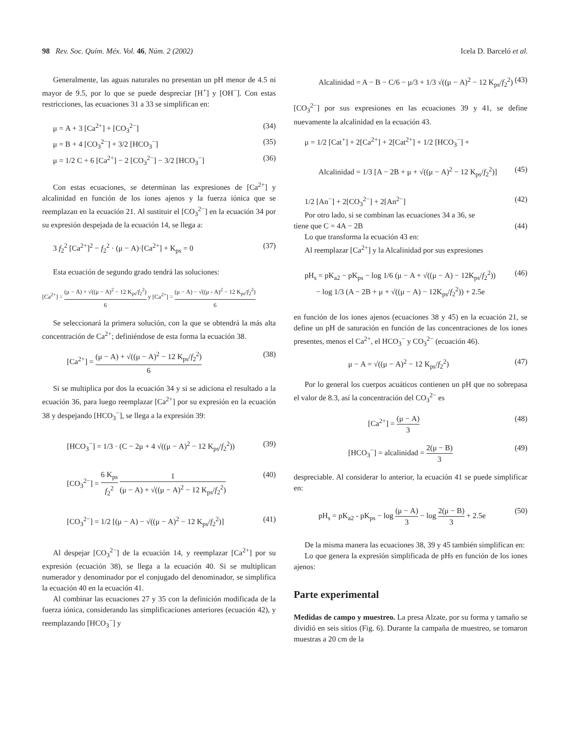98 Rev. Soc. Quím. Méx. Vol. 46, Núm. 2 (2002)
Icela D. Barceló et al.
Generalmente, las aguas naturales no presentan un pH menor de 4.5 ni mayor de 9.5, por lo que se puede despreciar [H<sup>+</sup>] y [OH<sup>−</sup>]. Con estas restricciones, las ecuaciones 31 a 33 se simplifican en:
μ = A + 3 [Ca<sup>2+</sup>] + [CO<sub>3</sub><sup>2−</sup>] (34)
μ = B + 4 [CO<sub>3</sub><sup>2−</sup>] + 3/2 [HCO<sub>3</sub><sup>−</sup>] (35)
μ = 1/2 C + 6 [Ca<sup>2+</sup>] − 2 [CO<sub>3</sub><sup>2−</sup>] − 3/2 [HCO<sub>3</sub><sup>−</sup>] (36)
Con estas ecuaciones, se determinan las expresiones de [Ca<sup>2+</sup>] y alcalinidad en función de los iones ajenos y la fuerza iónica que se reemplazan en la ecuación 21. Al sustituir el [CO<sub>3</sub><sup>2−</sup>] en la ecuación 34 por su expresión despejada de la ecuación 14, se llega a:
3 f<sub>2</sub><sup>2</sup> [Ca<sup>2+</sup>]<sup>2</sup> − f<sub>2</sub><sup>2</sup> · (μ − A)·[Ca<sup>2+</sup>] + K<sub>ps</sub> = 0 (37)
Esta ecuación de segundo grado tendrá las soluciones:
[Ca<sup>2+</sup>] = (μ − A) + √((μ − A)<sup>2</sup> − 12 K<sub>ps</sub>/f<sub>2</sub><sup>2</sup>) 6 y [Ca<sup>2+</sup>] = (μ − A) − √((μ - A)<sup>2</sup> − 12 K<sub>ps</sub>/f<sub>2</sub><sup>2</sup>) 6
Se seleccionará la primera solución, con la que se obtendrá la más alta concentración de Ca<sup>2+</sup>; definiéndose de esta forma la ecuación 38.
[Ca<sup>2+</sup>] = (μ − A) + √((μ − A)<sup>2</sup> − 12 K<sub>ps</sub>/f<sub>2</sub><sup>2</sup>) 6 (38)
Si se multiplica por dos la ecuación 34 y si se adiciona el resultado a la ecuación 36, para luego reemplazar [Ca<sup>2+</sup>] por su expresión en la ecuación 38 y despejando [HCO<sub>3</sub><sup>−</sup>], se llega a la expresión 39:
[HCO<sub>3</sub><sup>−</sup>] = 1/3 · (C − 2μ + 4 √((μ − A)<sup>2</sup> − 12 K<sub>ps</sub>/f<sub>2</sub><sup>2</sup>)) (39)
[CO<sub>3</sub><sup>2−</sup>] = 6 K<sub>ps</sub> f<sub>2</sub><sup>2</sup> 1 (μ − A) + √((μ − A)<sup>2</sup> − 12 K<sub>ps</sub>/f<sub>2</sub><sup>2</sup>) (40)
[CO<sub>3</sub><sup>2−</sup>] = 1/2 [(μ − A) − √((μ − A)<sup>2</sup> − 12 K<sub>ps</sub>/f<sub>2</sub><sup>2</sup>)] (41)
Al despejar [CO<sub>3</sub><sup>2−</sup>] de la ecuación 14, y reemplazar [Ca<sup>2+</sup>] por su expresión (ecuación 38), se llega a la ecuación 40. Si se multiplican numerador y denominador por el conjugado del denominador, se simplifica la ecuación 40 en la ecuación 41.
Al combinar las ecuaciones 27 y 35 con la definición modificada de la fuerza iónica, considerando las simplificaciones anteriores (ecuación 42), y reemplazando [HCO<sub>3</sub><sup>−</sup>] y
Alcalinidad = A − B − C/6 − μ/3 + 1/3 √((μ − A)<sup>2</sup> − 12 K<sub>ps</sub>/f<sub>2</sub><sup>2</sup>) (43)
[CO<sub>3</sub><sup>2−</sup>] por sus expresiones en las ecuaciones 39 y 41, se define nuevamente la alcalinidad en la ecuación 43.
μ = 1/2 [Cat<sup>+</sup>] + 2[Ca<sup>2+</sup>] + 2[Cat<sup>2+</sup>] + 1/2 [HCO<sub>3</sub><sup>−</sup>] +
Alcalinidad = 1/3 [A − 2B + μ + √((μ − A)<sup>2</sup> − 12 K<sub>ps</sub>/f<sub>2</sub><sup>2</sup>)] (45)
1/2 [An<sup>−</sup>] + 2[CO<sub>3</sub><sup>2−</sup>] + 2[An<sup>2−</sup>] (42)
Por otro lado, si se combinan las ecuaciones 34 a 36, se
tiene que C = 4A − 2B (44)
Lo que transforma la ecuación 43 en:
Al reemplazar [Ca<sup>2+</sup>] y la Alcalinidad por sus expresiones
pH<sub>s</sub> = pK<sub>a2</sub> − pK<sub>ps</sub> − log 1/6 (μ − A + √((μ − A) − 12K<sub>ps</sub>/f<sub>2</sub><sup>2</sup>))
− log 1/3 (A − 2B + μ + √((μ − A) − 12K<sub>ps</sub>/f<sub>2</sub><sup>2</sup>)) + 2.5e (46)
en función de los iones ajenos (ecuaciones 38 y 45) en la ecuación 21, se define un pH de saturación en función de las concentraciones de los iones presentes, menos el Ca<sup>2+</sup>, el HCO<sub>3</sub><sup>−</sup> y CO<sub>3</sub><sup>2−</sup> (ecuación 46).
μ − A = √((μ − A)<sup>2</sup> − 12 K<sub>ps</sub>/f<sub>2</sub><sup>2</sup>) (47)
Por lo general los cuerpos acuáticos contienen un pH que no sobrepasa el valor de 8.3, así la concentración del CO<sub>3</sub><sup>2−</sup> es
[Ca<sup>2+</sup>] = (μ − A) 3 (48)
[HCO<sub>3</sub><sup>−</sup>] = alcalinidad = 2(μ − B) 3 (49)
despreciable. Al considerar lo anterior, la ecuación 41 se puede simplificar en:
pH<sub>s</sub> = pK<sub>a2</sub> - pK<sub>ps</sub> − log (μ − A) 3 − log 2(μ − B) 3 + 2.5e (50)
De la misma manera las ecuaciones 38, 39 y 45 también simplifican en:
Lo que genera la expresión simplificada de pHs en función de los iones ajenos:
Parte experimental
Medidas de campo y muestreo. La presa Alzate, por su forma y tamaño se dividió en seis sitios (Fig. 6). Durante la campaña de muestreo, se tomaron muestras a 20 cm de la